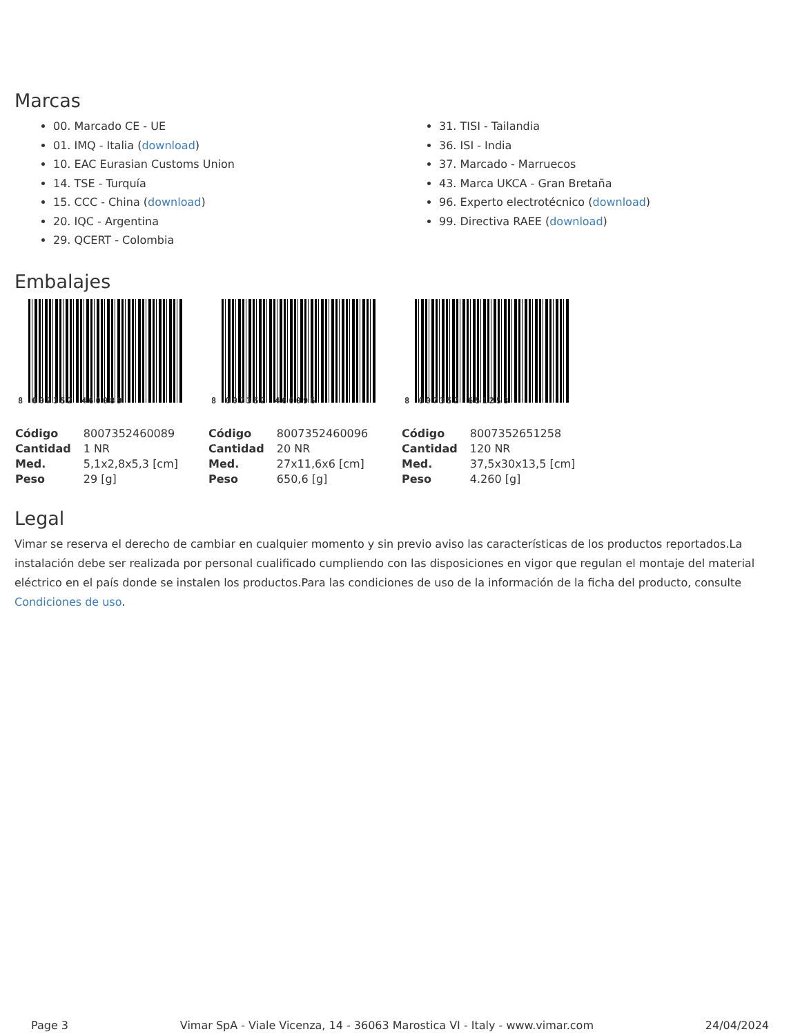Marcas
00. Marcado CE - UE
01. IMQ - Italia (download)
10. EAC Eurasian Customs Union
14. TSE - Turquía
15. CCC - China (download)
20. IQC - Argentina
29. QCERT - Colombia
31. TISI - Tailandia
36. ISI - India
37. Marcado - Marruecos
43. Marca UKCA - Gran Bretaña
96. Experto electrotécnico (download)
99. Directiva RAEE (download)
Embalajes
8 007352 460089
| Código | 8007352460089 |
| Cantidad | 1 NR |
| Med. | 5,1x2,8x5,3 [cm] |
| Peso | 29 [g] |
8 007352 460096
| Código | 8007352460096 |
| Cantidad | 20 NR |
| Med. | 27x11,6x6 [cm] |
| Peso | 650,6 [g] |
8 007352 651258
| Código | 8007352651258 |
| Cantidad | 120 NR |
| Med. | 37,5x30x13,5 [cm] |
| Peso | 4.260 [g] |
Legal
Vimar se reserva el derecho de cambiar en cualquier momento y sin previo aviso las características de los productos reportados.La instalación debe ser realizada por personal cualificado cumpliendo con las disposiciones en vigor que regulan el montaje del material eléctrico en el país donde se instalen los productos.Para las condiciones de uso de la información de la ficha del producto, consulte Condiciones de uso.
Page 3 Vimar SpA - Viale Vicenza, 14 - 36063 Marostica VI - Italy - www.vimar.com 24/04/2024